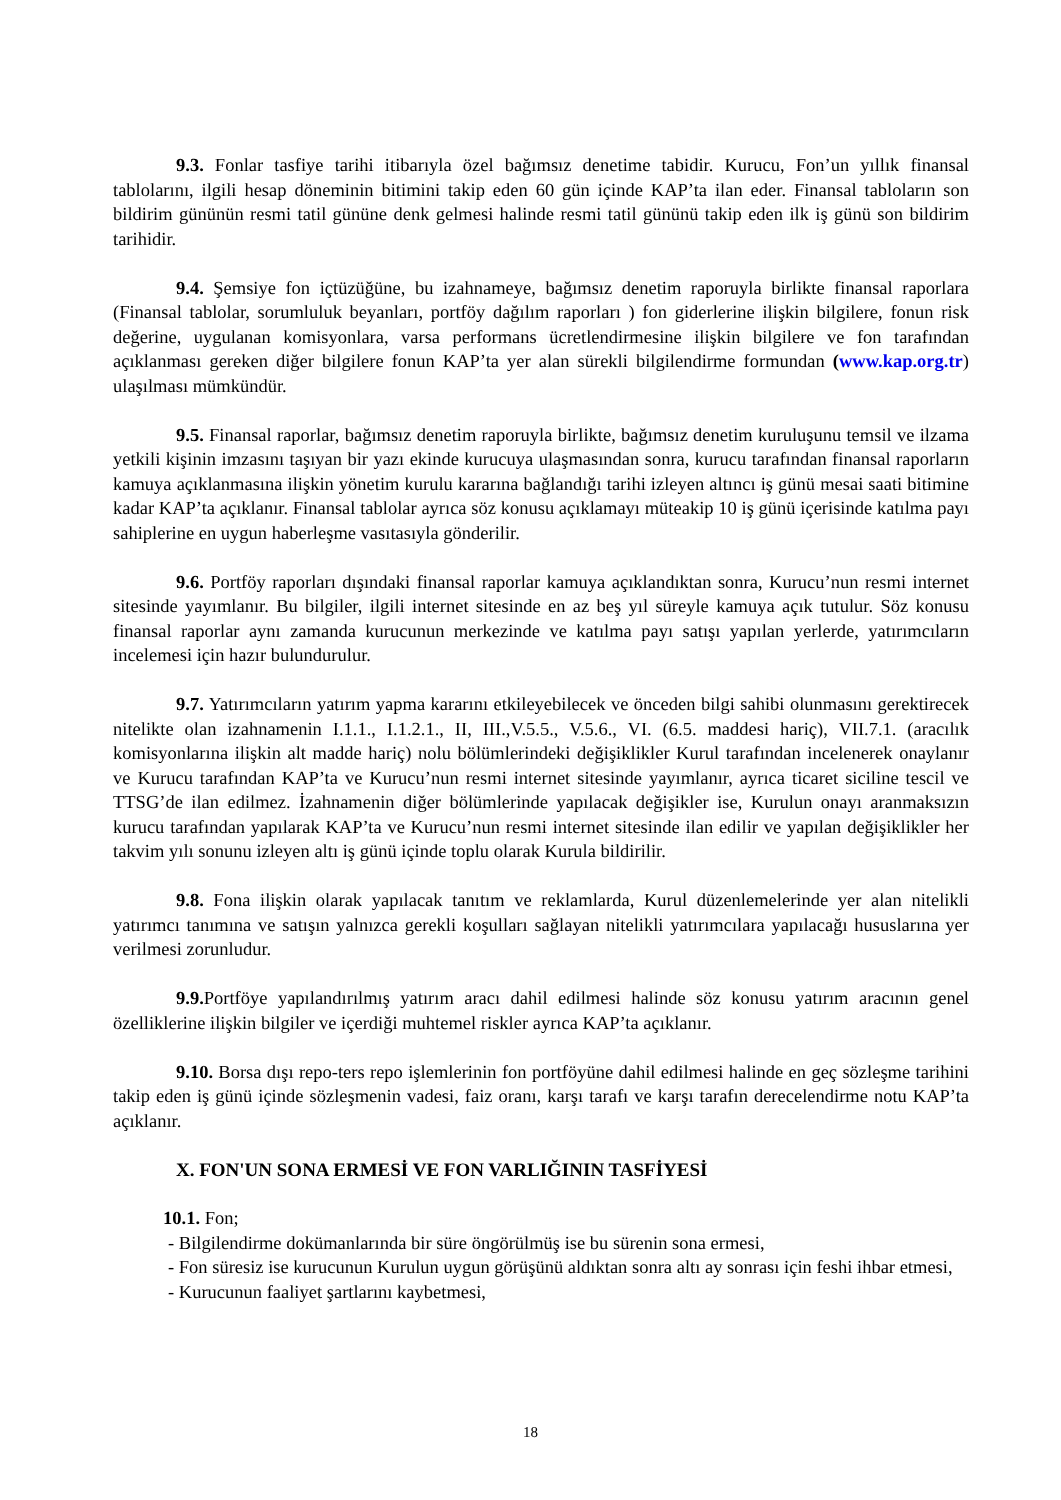9.3. Fonlar tasfiye tarihi itibarıyla özel bağımsız denetime tabidir. Kurucu, Fon’un yıllık finansal tablolarını, ilgili hesap döneminin bitimini takip eden 60 gün içinde KAP’ta ilan eder. Finansal tabloların son bildirim gününün resmi tatil gününe denk gelmesi halinde resmi tatil gününü takip eden ilk iş günü son bildirim tarihidir.
9.4. Şemsiye fon içtüzüğüne, bu izahnameye, bağımsız denetim raporuyla birlikte finansal raporlara (Finansal tablolar, sorumluluk beyanları, portföy dağılım raporları ) fon giderlerine ilişkin bilgilere, fonun risk değerine, uygulanan komisyonlara, varsa performans ücretlendirmesine ilişkin bilgilere ve fon tarafından açıklanması gereken diğer bilgilere fonun KAP’ta yer alan sürekli bilgilendirme formundan (www.kap.org.tr) ulaşılması mümkündür.
9.5. Finansal raporlar, bağımsız denetim raporuyla birlikte, bağımsız denetim kuruluşunu temsil ve ilzama yetkili kişinin imzasını taşıyan bir yazı ekinde kurucuya ulaşmasından sonra, kurucu tarafından finansal raporların kamuya açıklanmasına ilişkin yönetim kurulu kararına bağlandığı tarihi izleyen altıncı iş günü mesai saati bitimine kadar KAP’ta açıklanır. Finansal tablolar ayrıca söz konusu açıklamayı müteakip 10 iş günü içerisinde katılma payı sahiplerine en uygun haberleşme vasıtasıyla gönderilir.
9.6. Portföy raporları dışındaki finansal raporlar kamuya açıklandıktan sonra, Kurucu’nun resmi internet sitesinde yayımlanır. Bu bilgiler, ilgili internet sitesinde en az beş yıl süreyle kamuya açık tutulur. Söz konusu finansal raporlar aynı zamanda kurucunun merkezinde ve katılma payı satışı yapılan yerlerde, yatırımcıların incelemesi için hazır bulundurulur.
9.7. Yatırımcıların yatırım yapma kararını etkileyebilecek ve önceden bilgi sahibi olunmasını gerektirecek nitelikte olan izahnamenin I.1.1., I.1.2.1., II, III.,V.5.5., V.5.6., VI. (6.5. maddesi hariç), VII.7.1. (aracılık komisyonlarına ilişkin alt madde hariç) nolu bölümlerindeki değişiklikler Kurul tarafından incelenerek onaylanır ve Kurucu tarafından KAP’ta ve Kurucu’nun resmi internet sitesinde yayımlanır, ayrıca ticaret siciline tescil ve TTSG’de ilan edilmez. İzahnamenin diğer bölümlerinde yapılacak değişikler ise, Kurulun onayı aranmaksızın kurucu tarafından yapılarak KAP’ta ve Kurucu’nun resmi internet sitesinde ilan edilir ve yapılan değişiklikler her takvim yılı sonunu izleyen altı iş günü içinde toplu olarak Kurula bildirilir.
9.8. Fona ilişkin olarak yapılacak tanıtım ve reklamlarda, Kurul düzenlemelerinde yer alan nitelikli yatırımcı tanımına ve satışın yalnızca gerekli koşulları sağlayan nitelikli yatırımcılara yapılacağı hususlarına yer verilmesi zorunludur.
9.9. Portföye yapılandırılmış yatırım aracı dahil edilmesi halinde söz konusu yatırım aracının genel özelliklerine ilişkin bilgiler ve içerdiği muhtemel riskler ayrıca KAP’ta açıklanır.
9.10. Borsa dışı repo-ters repo işlemlerinin fon portföyüne dahil edilmesi halinde en geç sözleşme tarihini takip eden iş günü içinde sözleşmenin vadesi, faiz oranı, karşı tarafı ve karşı tarafın derecelendirme notu KAP’ta açıklanır.
X. FON'UN SONA ERMESİ VE FON VARLIĞININ TASFİYESİ
10.1. Fon;
- Bilgilendirme dokümanlarında bir süre öngörülmüş ise bu sürenin sona ermesi,
- Fon süresiz ise kurucunun Kurulun uygun görüşünü aldıktan sonra altı ay sonrası için feshi ihbar etmesi,
- Kurucunun faaliyet şartlarını kaybetmesi,
18